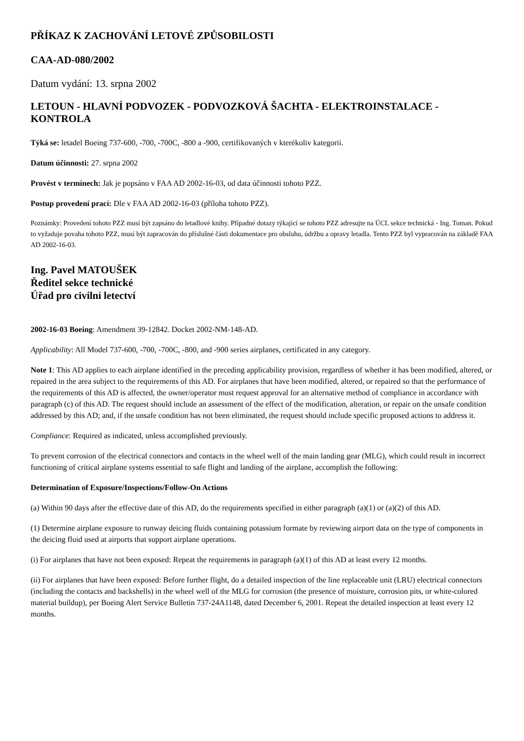PŘÍKAZ K ZACHOVÁNÍ LETOVÉ ZPŮSOBILOSTI
CAA-AD-080/2002
Datum vydání: 13. srpna 2002
LETOUN - HLAVNÍ PODVOZEK - PODVOZKOVÁ ŠACHTA - ELEKTROINSTALACE - KONTROLA
Týká se: letadel Boeing 737-600, -700, -700C, -800 a -900, certifikovaných v kterékoliv kategorii.
Datum účinnosti: 27. srpna 2002
Provést v termínech: Jak je popsáno v FAA AD 2002-16-03, od data účinnosti tohoto PZZ.
Postup provedení prací: Dle v FAA AD 2002-16-03 (příloha tohoto PZZ).
Poznámky: Provedení tohoto PZZ musí být zapsáno do letadlové knihy. Případné dotazy týkající se tohoto PZZ adresujte na ÚCL sekce technická - Ing. Toman. Pokud to vyžaduje povaha tohoto PZZ, musí být zapracován do příslušné části dokumentace pro obsluhu, údržbu a opravy letadla. Tento PZZ byl vypracován na základě FAA AD 2002-16-03.
Ing. Pavel MATOUŠEK
Ředitel sekce technické
Úřad pro civilní letectví
2002-16-03 Boeing: Amendment 39-12842. Docket 2002-NM-148-AD.
Applicability: All Model 737-600, -700, -700C, -800, and -900 series airplanes, certificated in any category.
Note 1: This AD applies to each airplane identified in the preceding applicability provision, regardless of whether it has been modified, altered, or repaired in the area subject to the requirements of this AD. For airplanes that have been modified, altered, or repaired so that the performance of the requirements of this AD is affected, the owner/operator must request approval for an alternative method of compliance in accordance with paragraph (c) of this AD. The request should include an assessment of the effect of the modification, alteration, or repair on the unsafe condition addressed by this AD; and, if the unsafe condition has not been eliminated, the request should include specific proposed actions to address it.
Compliance: Required as indicated, unless accomplished previously.
To prevent corrosion of the electrical connectors and contacts in the wheel well of the main landing gear (MLG), which could result in incorrect functioning of critical airplane systems essential to safe flight and landing of the airplane, accomplish the following:
Determination of Exposure/Inspections/Follow-On Actions
(a) Within 90 days after the effective date of this AD, do the requirements specified in either paragraph (a)(1) or (a)(2) of this AD.
(1) Determine airplane exposure to runway deicing fluids containing potassium formate by reviewing airport data on the type of components in the deicing fluid used at airports that support airplane operations.
(i) For airplanes that have not been exposed: Repeat the requirements in paragraph (a)(1) of this AD at least every 12 months.
(ii) For airplanes that have been exposed: Before further flight, do a detailed inspection of the line replaceable unit (LRU) electrical connectors (including the contacts and backshells) in the wheel well of the MLG for corrosion (the presence of moisture, corrosion pits, or white-colored material buildup), per Boeing Alert Service Bulletin 737-24A1148, dated December 6, 2001. Repeat the detailed inspection at least every 12 months.